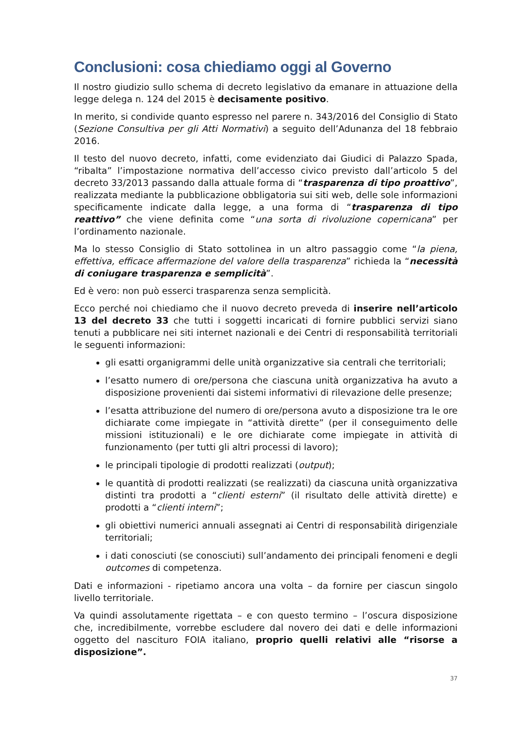Conclusioni: cosa chiediamo oggi al Governo
Il nostro giudizio sullo schema di decreto legislativo da emanare in attuazione della legge delega n. 124 del 2015 è decisamente positivo.
In merito, si condivide quanto espresso nel parere n. 343/2016 del Consiglio di Stato (Sezione Consultiva per gli Atti Normativi) a seguito dell’Adunanza del 18 febbraio 2016.
Il testo del nuovo decreto, infatti, come evidenziato dai Giudici di Palazzo Spada, “ribalta” l’impostazione normativa dell’accesso civico previsto dall’articolo 5 del decreto 33/2013 passando dalla attuale forma di “trasparenza di tipo proattivo”, realizzata mediante la pubblicazione obbligatoria sui siti web, delle sole informazioni specificamente indicate dalla legge, a una forma di “trasparenza di tipo reattivo” che viene definita come “una sorta di rivoluzione copernicana” per l’ordinamento nazionale.
Ma lo stesso Consiglio di Stato sottolinea in un altro passaggio come “la piena, effettiva, efficace affermazione del valore della trasparenza” richieda la “necessità di coniugare trasparenza e semplicità”.
Ed è vero: non può esserci trasparenza senza semplicità.
Ecco perché noi chiediamo che il nuovo decreto preveda di inserire nell’articolo 13 del decreto 33 che tutti i soggetti incaricati di fornire pubblici servizi siano tenuti a pubblicare nei siti internet nazionali e dei Centri di responsabilità territoriali le seguenti informazioni:
gli esatti organigrammi delle unità organizzative sia centrali che territoriali;
l’esatto numero di ore/persona che ciascuna unità organizzativa ha avuto a disposizione provenienti dai sistemi informativi di rilevazione delle presenze;
l’esatta attribuzione del numero di ore/persona avuto a disposizione tra le ore dichiarate come impiegate in “attività dirette” (per il conseguimento delle missioni istituzionali) e le ore dichiarate come impiegate in attività di funzionamento (per tutti gli altri processi di lavoro);
le principali tipologie di prodotti realizzati (output);
le quantità di prodotti realizzati (se realizzati) da ciascuna unità organizzativa distinti tra prodotti a “clienti esterni” (il risultato delle attività dirette) e prodotti a “clienti interni”;
gli obiettivi numerici annuali assegnati ai Centri di responsabilità dirigenziale territoriali;
i dati conosciuti (se conosciuti) sull’andamento dei principali fenomeni e degli outcomes di competenza.
Dati e informazioni - ripetiamo ancora una volta – da fornire per ciascun singolo livello territoriale.
Va quindi assolutamente rigettata – e con questo termino – l’oscura disposizione che, incredibilmente, vorrebbe escludere dal novero dei dati e delle informazioni oggetto del nascituro FOIA italiano, proprio quelli relativi alle “risorse a disposizione”.
37